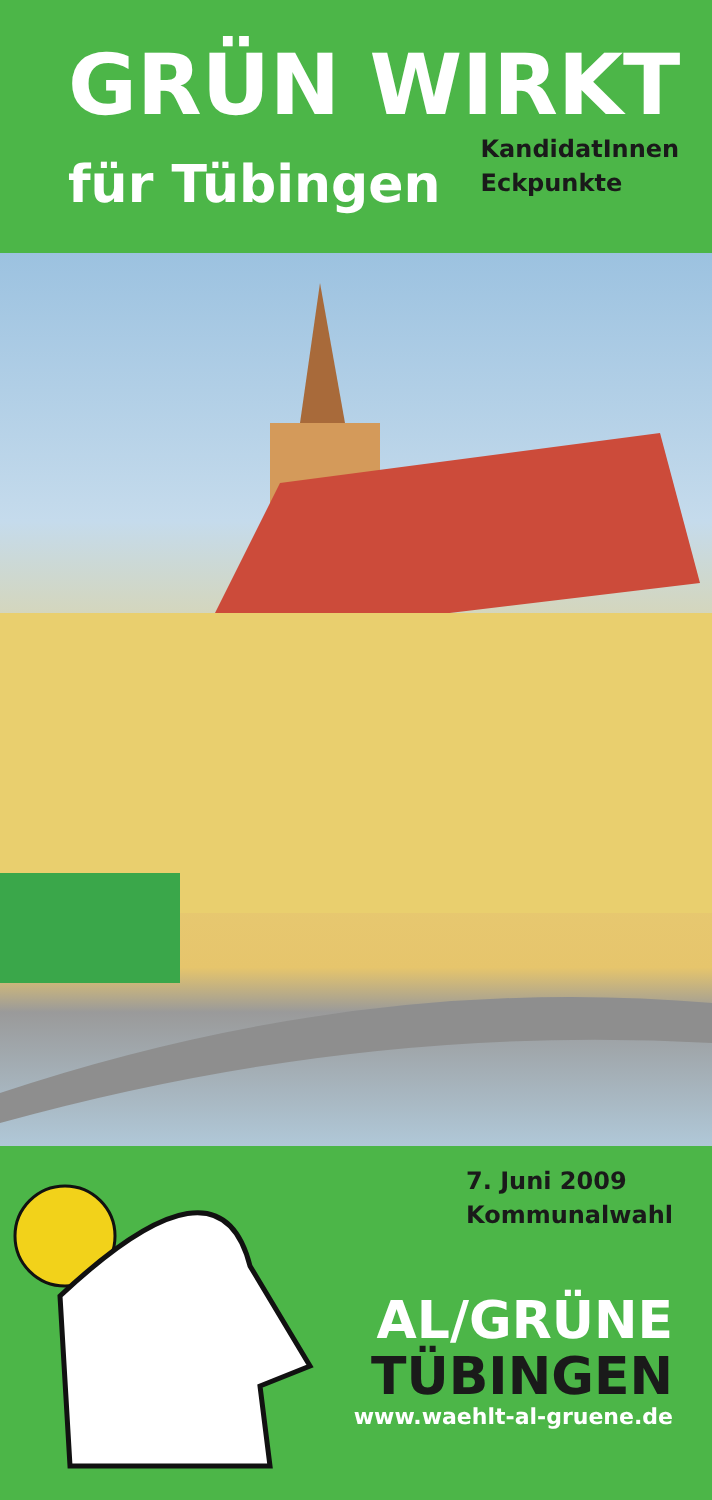GRÜN WIRKT
für Tübingen KandidatInnen
Eckpunkte
7. Juni 2009
Kommunalwahl
AL/GRÜNE
TÜBINGEN
www.waehlt-al-gruene.de